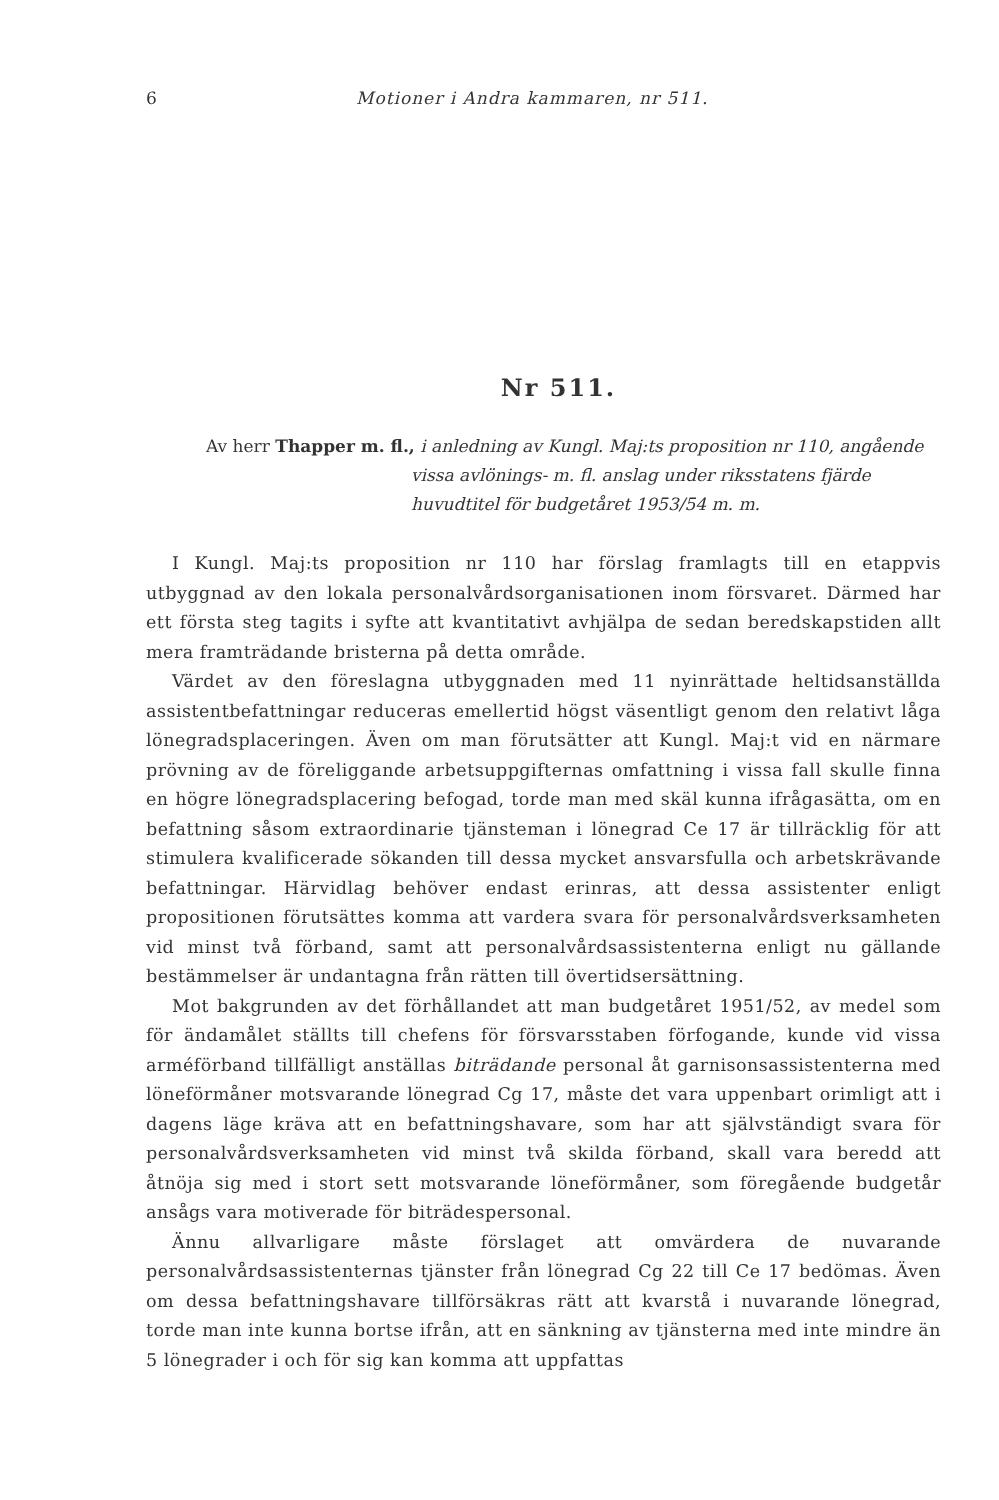6 Motioner i Andra kammaren, nr 511.
Nr 511.
Av herr Thapper m. fl., i anledning av Kungl. Maj:ts proposition nr 110, angående vissa avlönings- m. fl. anslag under riksstatens fjärde huvudtitel för budgetåret 1953/54 m. m.
I Kungl. Maj:ts proposition nr 110 har förslag framlagts till en etappvis utbyggnad av den lokala personalvårdsorganisationen inom försvaret. Därmed har ett första steg tagits i syfte att kvantitativt avhjälpa de sedan beredskapstiden allt mera framträdande bristerna på detta område.
Värdet av den föreslagna utbyggnaden med 11 nyinrättade heltidsanställda assistentbefattningar reduceras emellertid högst väsentligt genom den relativt låga lönegradsplaceringen. Även om man förutsätter att Kungl. Maj:t vid en närmare prövning av de föreliggande arbetsuppgifternas omfattning i vissa fall skulle finna en högre lönegradsplacering befogad, torde man med skäl kunna ifrågasätta, om en befattning såsom extraordinarie tjänsteman i lönegrad Ce 17 är tillräcklig för att stimulera kvalificerade sökanden till dessa mycket ansvarsfulla och arbetskrävande befattningar. Härvidlag behöver endast erinras, att dessa assistenter enligt propositionen förutsättes komma att vardera svara för personalvårdsverksamheten vid minst två förband, samt att personalvårdsassistenterna enligt nu gällande bestämmelser är undantagna från rätten till övertidsersättning.
Mot bakgrunden av det förhållandet att man budgetåret 1951/52, av medel som för ändamålet ställts till chefens för försvarsstaben förfogande, kunde vid vissa arméförband tillfälligt anställas biträdande personal åt garnisonsassistenterna med löneförmåner motsvarande lönegrad Cg 17, måste det vara uppenbart orimligt att i dagens läge kräva att en befattningshavare, som har att självständigt svara för personalvårdsverksamheten vid minst två skilda förband, skall vara beredd att åtnöja sig med i stort sett motsvarande löneförmåner, som föregående budgetår ansågs vara motiverade för biträdespersonal.
Ännu allvarligare måste förslaget att omvärdera de nuvarande personalvårdsassistenternas tjänster från lönegrad Cg 22 till Ce 17 bedömas. Även om dessa befattningshavare tillförsäkras rätt att kvarstå i nuvarande lönegrad, torde man inte kunna bortse ifrån, att en sänkning av tjänsterna med inte mindre än 5 lönegrader i och för sig kan komma att uppfattas